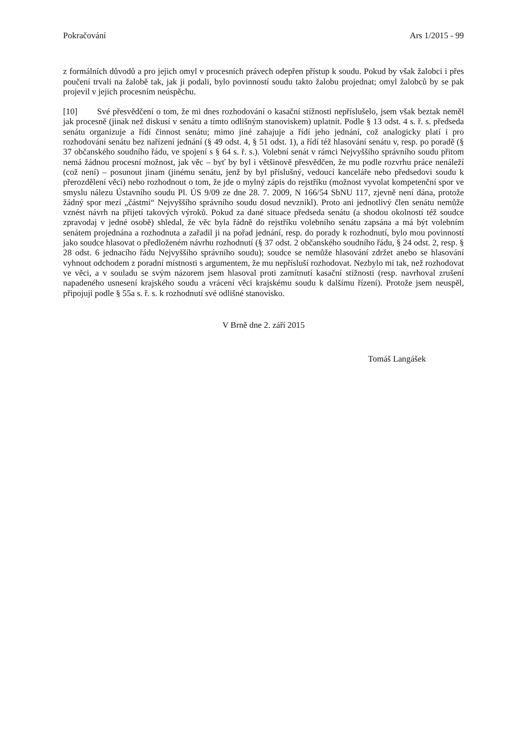Pokračování Ars 1/2015 - 99
z formálních důvodů a pro jejich omyl v procesních právech odepřen přístup k soudu. Pokud by však žalobci i přes poučení trvali na žalobě tak, jak ji podali, bylo povinností soudu takto žalobu projednat; omyl žalobců by se pak projevil v jejich procesním neúspěchu.
[10] Své přesvědčení o tom, že mi dnes rozhodování o kasační stížnosti nepříslušelo, jsem však beztak neměl jak procesně (jinak než diskusí v senátu a tímto odlišným stanoviskem) uplatnit. Podle § 13 odst. 4 s. ř. s. předseda senátu organizuje a řídí činnost senátu; mimo jiné zahajuje a řídí jeho jednání, což analogicky platí i pro rozhodování senátu bez nařízení jednání (§ 49 odst. 4, § 51 odst. 1), a řídí též hlasování senátu v, resp. po poradě (§ 37 občanského soudního řádu, ve spojení s § 64 s. ř. s.). Volební senát v rámci Nejvyššího správního soudu přitom nemá žádnou procesní možnost, jak věc – byť by byl i většinově přesvědčen, že mu podle rozvrhu práce nenáleží (což není) – posunout jinam (jinému senátu, jenž by byl příslušný, vedoucí kanceláře nebo předsedovi soudu k přerozdělení věci) nebo rozhodnout o tom, že jde o mylný zápis do rejstříku (možnost vyvolat kompetenční spor ve smyslu nálezu Ústavního soudu Pl. ÚS 9/09 ze dne 28. 7. 2009, N 166/54 SbNU 117, zjevně není dána, protože žádný spor mezi „částmi“ Nejvyššího správního soudu dosud nevznikl). Proto ani jednotlivý člen senátu nemůže vznést návrh na přijetí takových výroků. Pokud za dané situace předseda senátu (a shodou okolností též soudce zpravodaj v jedné osobě) shledal, že věc byla řádně do rejstříku volebního senátu zapsána a má být volebním senátem projednána a rozhodnuta a zařadil ji na pořad jednání, resp. do porady k rozhodnutí, bylo mou povinností jako soudce hlasovat o předloženém návrhu rozhodnutí (§ 37 odst. 2 občanského soudního řádu, § 24 odst. 2, resp. § 28 odst. 6 jednacího řádu Nejvyššího správního soudu); soudce se nemůže hlasování zdržet anebo se hlasování vyhnout odchodem z poradní místnosti s argumentem, že mu nepřísluší rozhodovat. Nezbylo mi tak, než rozhodovat ve věci, a v souladu se svým názorem jsem hlasoval proti zamítnutí kasační stížnosti (resp. navrhoval zrušení napadeného usnesení krajského soudu a vrácení věci krajskému soudu k dalšímu řízení). Protože jsem neuspěl, připojuji podle § 55a s. ř. s. k rozhodnutí své odlišné stanovisko.
V Brně dne 2. září 2015
Tomáš Langášek